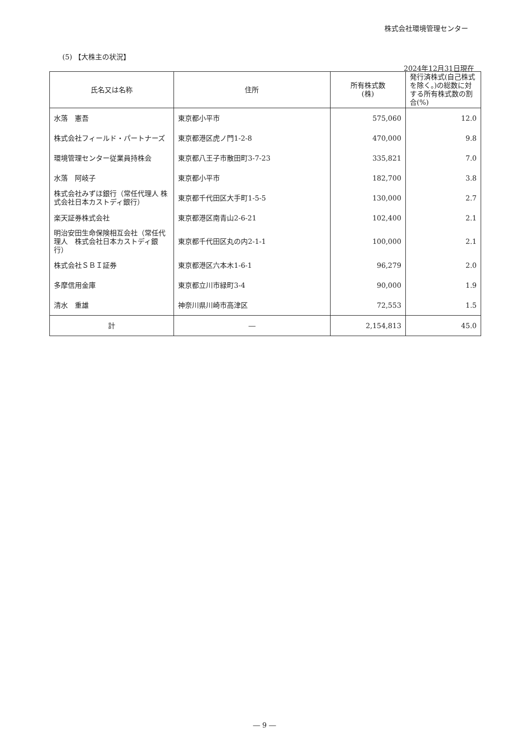株式会社環境管理センター
(5) 【大株主の状況】
2024年12月31日現在
| 氏名又は名称 | 住所 | 所有株式数 (株) | 発行済株式(自己株式を除く。)の総数に対する所有株式数の割合(%) |
| --- | --- | --- | --- |
| 水落 憲吾 | 東京都小平市 | 575,060 | 12.0 |
| 株式会社フィールド・パートナーズ | 東京都港区虎ノ門1-2-8 | 470,000 | 9.8 |
| 環境管理センター従業員持株会 | 東京都八王子市散田町3-7-23 | 335,821 | 7.0 |
| 水落 阿岐子 | 東京都小平市 | 182,700 | 3.8 |
| 株式会社みずほ銀行（常任代理人 株式会社日本カストディ銀行） | 東京都千代田区大手町1-5-5 | 130,000 | 2.7 |
| 楽天証券株式会社 | 東京都港区南青山2-6-21 | 102,400 | 2.1 |
| 明治安田生命保険相互会社（常任代理人 株式会社日本カストディ銀行） | 東京都千代田区丸の内2-1-1 | 100,000 | 2.1 |
| 株式会社ＳＢＩ証券 | 東京都港区六本木1-6-1 | 96,279 | 2.0 |
| 多摩信用金庫 | 東京都立川市緑町3-4 | 90,000 | 1.9 |
| 清水 重雄 | 神奈川県川崎市高津区 | 72,553 | 1.5 |
| 計 | ― | 2,154,813 | 45.0 |
― 9 ―